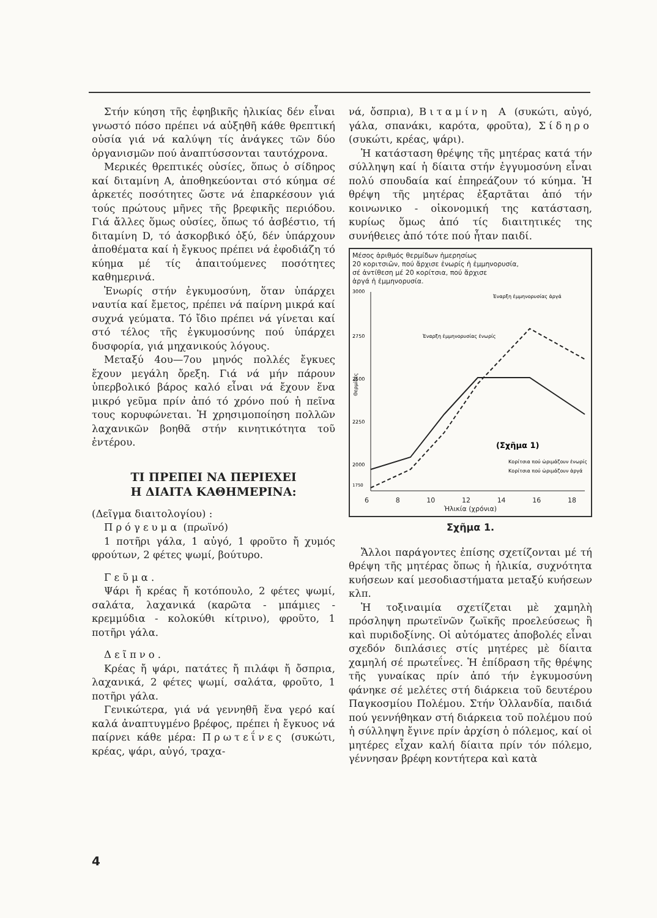Στήν κύηση τῆς ἐφηβικῆς ἡλικίας δέν εἶναι γνωστό πόσο πρέπει νά αὐξηθῆ κάθε θρεπτική οὐσία γιά νά καλύψη τίς ἀνάγκες τῶν δύο ὀργανισμῶν πού ἀναπτύσσονται ταυτόχρονα.
Μερικές θρεπτικές οὐσίες, ὅπως ὁ σίδηρος καί διταμίνη Α, ἀποθηκεύονται στό κύημα σέ ἀρκετές ποσότητες ὥστε νά ἐπαρκέσουν γιά τούς πρώτους μῆνες τῆς βρεφικῆς περιόδου. Γιά ἄλλες ὅμως οὐσίες, ὅπως τό ἀσβέστιο, τή διταμίνη D, τό ἀσκορβικό ὀξύ, δέν ὑπάρχουν ἀποθέματα καί ἡ ἔγκυος πρέπει νά ἐφοδιάζη τό κύημα μέ τίς ἀπαιτούμενες ποσότητες καθημερινά.
Ἐνωρίς στήν ἐγκυμοσύνη, ὅταν ὑπάρχει ναυτία καί ἔμετος, πρέπει νά παίρνη μικρά καί συχνά γεύματα. Τό ἴδιο πρέπει νά γίνεται καί στό τέλος τῆς ἐγκυμοσύνης πού ὑπάρχει δυσφορία, γιά μηχανικούς λόγους.
Μεταξύ 4ου—7ου μηνός πολλές ἔγκυες ἔχουν μεγάλη ὄρεξη. Γιά νά μήν πάρουν ὑπερβολικό βάρος καλό εἶναι νά ἔχουν ἕνα μικρό γεῦμα πρίν ἀπό τό χρόνο πού ἡ πεῖνα τους κορυφώνεται. Ἡ χρησιμοποίηση πολλῶν λαχανικῶν βοηθᾶ στήν κινητικότητα τοῦ ἐντέρου.
ΤΙ ΠΡΕΠΕΙ ΝΑ ΠΕΡΙΕΧΕΙ
Η ΔΙΑΙΤΑ ΚΑΘΗΜΕΡΙΝΑ:
(Δεῖγμα διαιτολογίου) :
Πρόγευμα (πρωϊνό)
1 ποτῆρι γάλα, 1 αὐγό, 1 φροῦτο ἤ χυμός φρούτων, 2 φέτες ψωμί, βούτυρο.
Γεῦμα.
Ψάρι ἤ κρέας ἤ κοτόπουλο, 2 φέτες ψωμί, σαλάτα, λαχανικά (καρῶτα - μπάμιες - κρεμμύδια - κολοκύθι κίτρινο), φροῦτο, 1 ποτῆρι γάλα.
Δεῖπνο.
Κρέας ἤ ψάρι, πατάτες ἤ πιλάφι ἤ ὄσπρια, λαχανικά, 2 φέτες ψωμί, σαλάτα, φροῦτο, 1 ποτῆρι γάλα.
Γενικώτερα, γιά νά γεννηθῆ ἕνα γερό καί καλά ἀναπτυγμένο βρέφος, πρέπει ἡ ἔγκυος νά παίρνει κάθε μέρα: Πρωτεΐνες (συκώτι, κρέας, ψάρι, αὐγό, τραχα-
νά, ὄσπρια), Βιταμίνη Α (συκώτι, αὐγό, γάλα, σπανάκι, καρότα, φροῦτα), Σίδηρο (συκώτι, κρέας, ψάρι).
Ἡ κατάσταση θρέψης τῆς μητέρας κατά τήν σύλληψη καί ἡ δίαιτα στήν ἐγγυμοσύνη εἶναι πολύ σπουδαία καί ἐπηρεάζουν τό κύημα. Ἡ θρέψη τῆς μητέρας ἐξαρτᾶται ἀπό τήν κοινωνικο - οἰκονομική της κατάσταση, κυρίως ὅμως ἀπό τίς διαιτητικές της συνήθειες ἀπό τότε πού ἦταν παιδί.
Μέσος ἀριθμός θερμίδων ἡμερησίως
20 κοριτσιῶν, πού ἄρχισε ἐνωρίς ἡ ἐμμηνορυσία,
σέ ἀντίθεση μέ 20 κορίτσια, πού ἄρχισε
ἀργά ἡ ἐμμηνορυσία.
3000
2750
2500
2250
2000
1750
Θερμίδες
Ἐναρξη ἐμμηνορυσίας ἐνωρίς
Ἐναρξη ἐμμηνορυσίας ἀργά
(Σχῆμα 1)
Κορίτσια πού ὡριμάζουν ἐνωρίς
Κορίτσια πού ὡριμάζουν ἀργά
6 8 10 12 14 16 18
Ἡλικία (χρόνια)
Σχῆμα 1.
Ἄλλοι παράγοντες ἐπίσης σχετίζονται μέ τή θρέψη τῆς μητέρας ὅπως ἡ ἡλικία, συχνότητα κυήσεων καί μεσοδιαστήματα μεταξύ κυήσεων κλπ.
Ἡ τοξιναιμία σχετίζεται μὲ χαμηλὴ πρόσληψη πρωτεϊνῶν ζωϊκῆς προελεύσεως ἢ καὶ πυριδοξίνης. Οἱ αὐτόματες ἀποβολές εἶναι σχεδόν διπλάσιες στίς μητέρες μὲ δίαιτα χαμηλή σέ πρωτεΐνες. Ἡ ἐπίδραση τῆς θρέψης τῆς γυναίκας πρίν ἀπό τήν ἐγκυμοσύνη φάνηκε σέ μελέτες στή διάρκεια τοῦ δευτέρου Παγκοσμίου Πολέμου. Στήν Ὁλλανδία, παιδιά πού γεννήθηκαν στή διάρκεια τοῦ πολέμου πού ἡ σύλληψη ἔγινε πρίν ἀρχίση ὁ πόλεμος, καί οἱ μητέρες εἶχαν καλή δίαιτα πρίν τόν πόλεμο, γέννησαν βρέφη κοντήτερα καὶ κατὰ
4